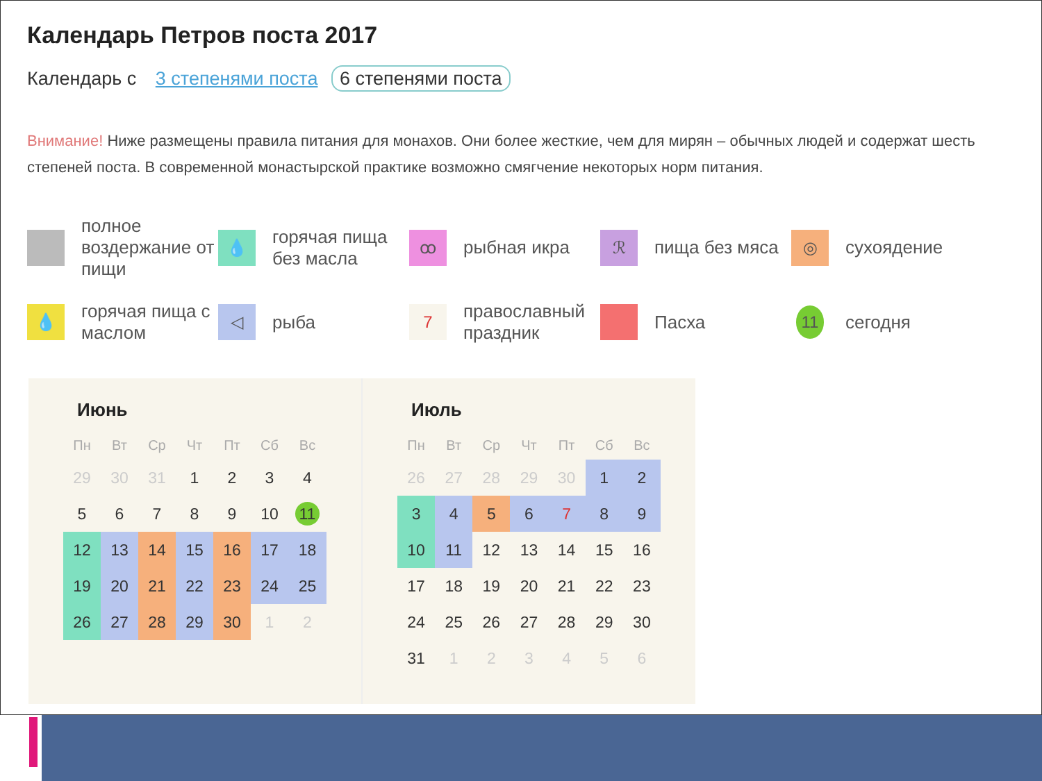Календарь Петров поста 2017
Календарь с 3 степенями поста 6 степенями поста
Внимание! Ниже размещены правила питания для монахов. Они более жесткие, чем для мирян – обычных людей и содержат шесть степеней поста. В современной монастырской практике возможно смягчение некоторых норм питания.
полное воздержание от пищи
💧
горячая пища без масла
ꝏ
рыбная икра
ℛ
пища без мяса
◎
сухоядение
💧
горячая пища с маслом
◁
рыба
7
православный праздник
Пасха
11
сегодня
Июнь
| Пн | Вт | Ср | Чт | Пт | Сб | Вс |
| --- | --- | --- | --- | --- | --- | --- |
| 29 | 30 | 31 | 1 | 2 | 3 | 4 |
| 5 | 6 | 7 | 8 | 9 | 10 | 11 |
| 12 | 13 | 14 | 15 | 16 | 17 | 18 |
| 19 | 20 | 21 | 22 | 23 | 24 | 25 |
| 26 | 27 | 28 | 29 | 30 | 1 | 2 |
Июль
| Пн | Вт | Ср | Чт | Пт | Сб | Вс |
| --- | --- | --- | --- | --- | --- | --- |
| 26 | 27 | 28 | 29 | 30 | 1 | 2 |
| 3 | 4 | 5 | 6 | 7 | 8 | 9 |
| 10 | 11 | 12 | 13 | 14 | 15 | 16 |
| 17 | 18 | 19 | 20 | 21 | 22 | 23 |
| 24 | 25 | 26 | 27 | 28 | 29 | 30 |
| 31 | 1 | 2 | 3 | 4 | 5 | 6 |